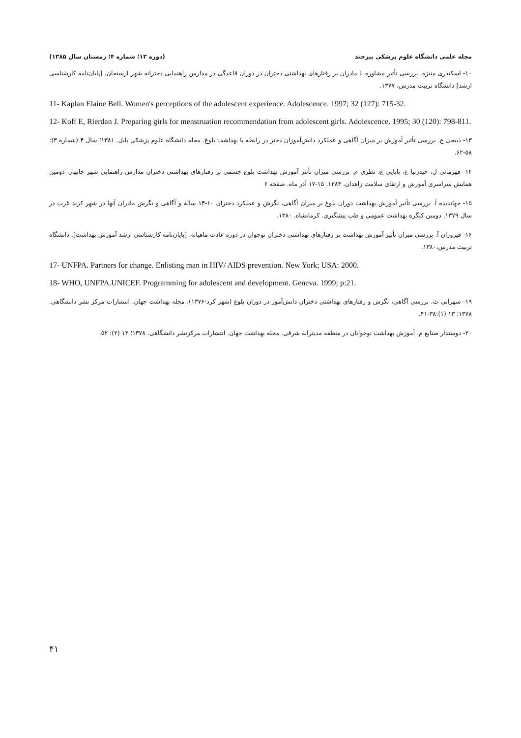مجله علمی دانشگاه علوم پزشکی بیرجند (دوره ۱۳؛ شماره ۴؛ زمستان سال ۱۳۸۵)
۱۰- اسکندری منیژه. بررسی تأثیر مشاوره با مادران بر رفتارهای بهداشتی دختران در دوران قاعدگی در مدارس راهنمایی دخترانه شهر ارسنجان، [پایان‌نامه کارشناسی ارشد] دانشگاه تربیت مدرس، ۱۳۷۷.
11- Kaplan Elaine Bell. Women's perceptions of the adolescent experience. Adolescence. 1997; 32 (127): 715-32.
12- Koff E, Rierdan J. Preparing girls for menstruation recommendation from adolescent girls. Adolescence. 1995; 30 (120): 798-811.
۱۳- ذبیحی ع. بررسی تأثیر آموزش بر میزان آگاهی و عملکرد دانش‌آموزان دختر در رابطه با بهداشت بلوغ. مجله دانشگاه علوم پزشکی بابل. ۱۳۸۱؛ سال ۴ (شماره ۳): ۵۸-۶۲.
۱۴- قهرمانی ل، حیدرنیا ع، بابایی غ، نظری م. بررسی میزان تأثیر آموزش بهداشت بلوغ جسمی بر رفتارهای بهداشتی دختران مدارس راهنمایی شهر چابهار. دومین همایش سراسری آموزش و ارتقای سلامت زاهدان. ۱۳۸۴. ۱۵-۱۷ آذر ماه. صفحه ۶
۱۵- جهاندیده آ. بررسی تأثیر آموزش بهداشت دوران بلوغ بر میزان آگاهی، نگرش و عملکرد دختران ۱۰-۱۴ ساله و آگاهی و نگرش مادران آنها در شهر کرند غرب در سال ۱۳۷۹. دومین کنگره بهداشت عمومی و طب پیشگیری. کرمانشاه. ۱۳۸۰.
۱۶- فیروزان آ. بررسی میزان تأثیر آموزش بهداشت بر رفتارهای بهداشتی دختران نوجوان در دوره عادت ماهیانه. [پایان‌نامه کارشناسی ارشد آموزش بهداشت]. دانشگاه تربیت مدرس،۱۳۸۰.
17- UNFPA. Partners for change. Enlisting man in HIV/ AIDS prevention. New York; USA: 2000.
18- WHO, UNFPA.UNICEF. Programming for adolescent and development. Geneva. 1999; p:21.
۱۹- سهرابی ث. بررسی آگاهی، نگرش و رفتارهای بهداشتی دختران دانش‌آموز در دوران بلوغ (شهر کرد-۱۳۷۶). مجله بهداشت جهان. انتشارات مرکز نشر دانشگاهی. ۱۳۷۸؛ ۱۳ (۱):۳۸-۴۱.
۲۰- دوستدار صنایع م. آموزش بهداشت نوجوانان در منطقه مدیترانه شرقی. مجله بهداشت جهان. انتشارات مرکزنشر دانشگاهی. ۱۳۷۸؛ ۱۳ (۲): ۵۲.
۴۱